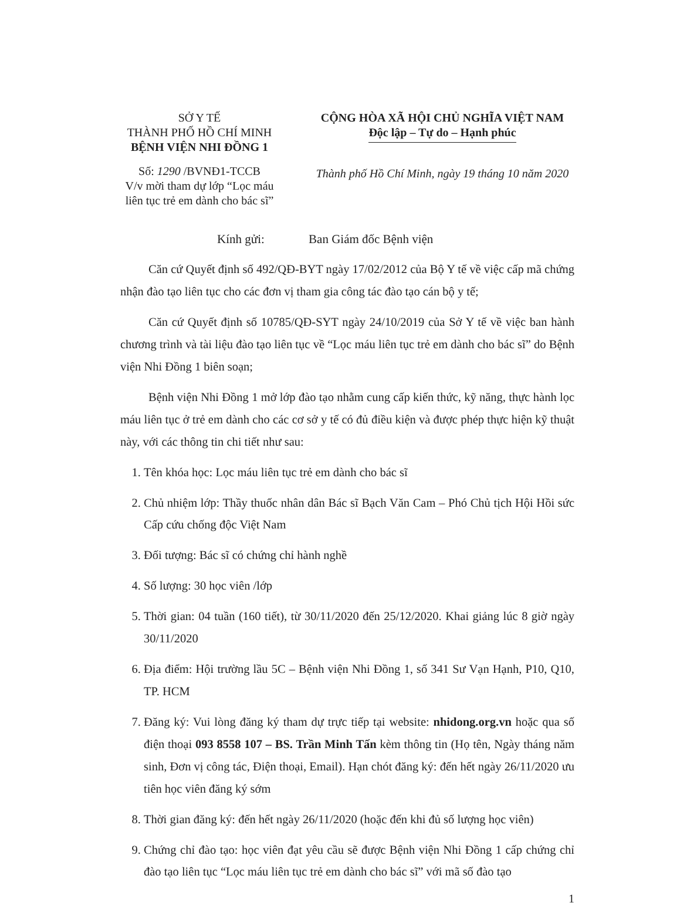SỞ Y TẾ
THÀNH PHỐ HỒ CHÍ MINH
BỆNH VIỆN NHI ĐỒNG 1
CỘNG HÒA XÃ HỘI CHỦ NGHĨA VIỆT NAM
Độc lập – Tự do – Hạnh phúc
Số: 1290 /BVNĐ1-TCCB
V/v mời tham dự lớp “Lọc máu liên tục trẻ em dành cho bác sĩ”
Thành phố Hồ Chí Minh, ngày 19 tháng 10 năm 2020
Kính gửi: Ban Giám đốc Bệnh viện
Căn cứ Quyết định số 492/QĐ-BYT ngày 17/02/2012 của Bộ Y tế về việc cấp mã chứng nhận đào tạo liên tục cho các đơn vị tham gia công tác đào tạo cán bộ y tế;
Căn cứ Quyết định số 10785/QĐ-SYT ngày 24/10/2019 của Sở Y tế về việc ban hành chương trình và tài liệu đào tạo liên tục về “Lọc máu liên tục trẻ em dành cho bác sĩ” do Bệnh viện Nhi Đồng 1 biên soạn;
Bệnh viện Nhi Đồng 1 mở lớp đào tạo nhằm cung cấp kiến thức, kỹ năng, thực hành lọc máu liên tục ở trẻ em dành cho các cơ sở y tế có đủ điều kiện và được phép thực hiện kỹ thuật này, với các thông tin chi tiết như sau:
1. Tên khóa học: Lọc máu liên tục trẻ em dành cho bác sĩ
2. Chủ nhiệm lớp: Thầy thuốc nhân dân Bác sĩ Bạch Văn Cam – Phó Chủ tịch Hội Hồi sức Cấp cứu chống độc Việt Nam
3. Đối tượng: Bác sĩ có chứng chỉ hành nghề
4. Số lượng: 30 học viên /lớp
5. Thời gian: 04 tuần (160 tiết), từ 30/11/2020 đến 25/12/2020. Khai giảng lúc 8 giờ ngày 30/11/2020
6. Địa điểm: Hội trường lầu 5C – Bệnh viện Nhi Đồng 1, số 341 Sư Vạn Hạnh, P10, Q10, TP. HCM
7. Đăng ký: Vui lòng đăng ký tham dự trực tiếp tại website: nhidong.org.vn hoặc qua số điện thoại 093 8558 107 – BS. Trần Minh Tấn kèm thông tin (Họ tên, Ngày tháng năm sinh, Đơn vị công tác, Điện thoại, Email). Hạn chót đăng ký: đến hết ngày 26/11/2020 ưu tiên học viên đăng ký sớm
8. Thời gian đăng ký: đến hết ngày 26/11/2020 (hoặc đến khi đủ số lượng học viên)
9. Chứng chỉ đào tạo: học viên đạt yêu cầu sẽ được Bệnh viện Nhi Đồng 1 cấp chứng chỉ đào tạo liên tục “Lọc máu liên tục trẻ em dành cho bác sĩ” với mã số đào tạo
1